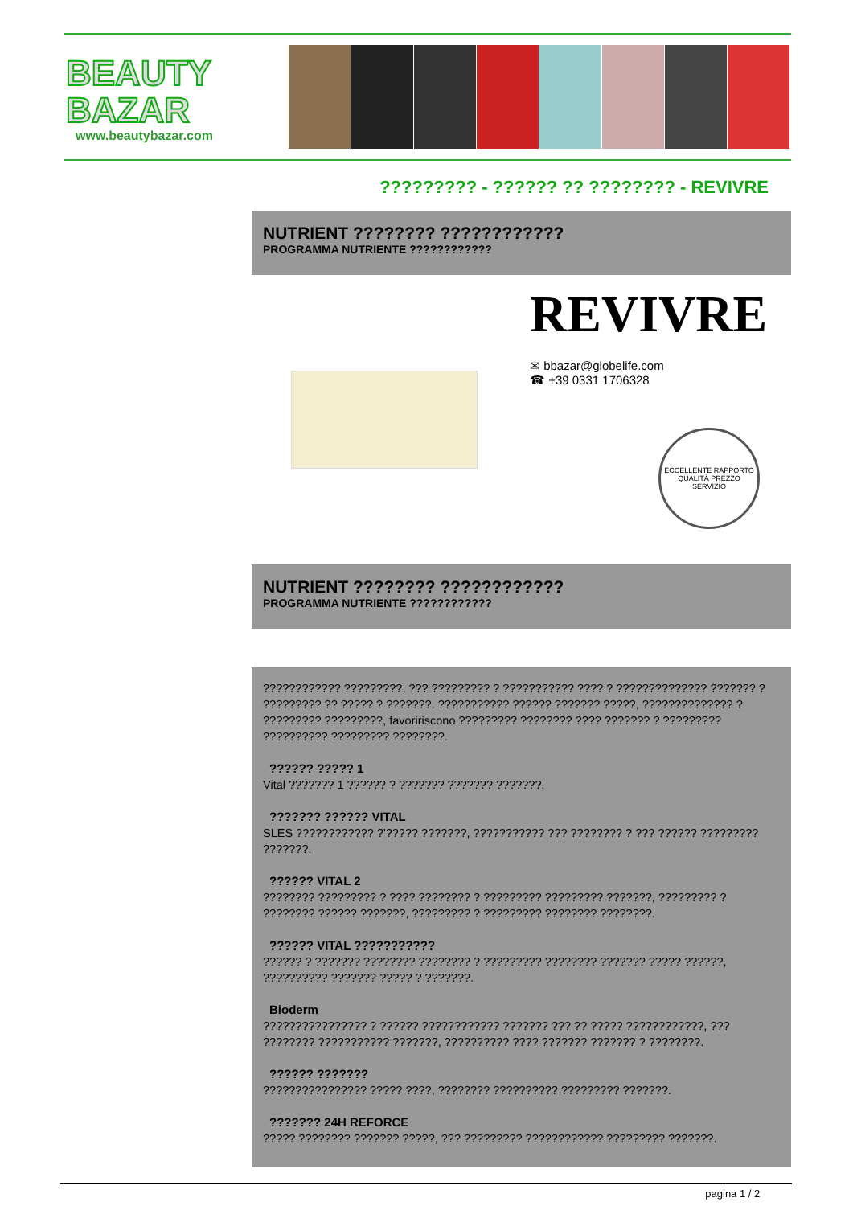BEAUTY
BAZAR
www.beautybazar.com
????????? - ?????? ?? ???????? - REVIVRE
NUTRIENT ???????? ????????????
PROGRAMMA NUTRIENTE ????????????
REVIVRE
✉ bbazar@globelife.com
☎ +39 0331 1706328
ECCELLENTE RAPPORTO QUALITÀ PREZZO SERVIZIO
NUTRIENT ???????? ????????????
PROGRAMMA NUTRIENTE ????????????
???????????? ?????????, ??? ????????? ? ??????????? ???? ? ?????????????? ??????? ? ????????? ?? ????? ? ???????. ??????????? ?????? ??????? ?????, ?????????????? ? ????????? ?????????, favoririscono ????????? ???????? ???? ??????? ? ????????? ?????????? ????????? ????????.
?????? ????? 1
Vital ??????? 1 ?????? ? ??????? ??????? ???????.
??????? ?????? VITAL
SLES ???????????? ?'????? ???????, ??????????? ??? ???????? ? ??? ?????? ????????? ???????.
?????? VITAL 2
???????? ????????? ? ???? ???????? ? ????????? ????????? ???????, ????????? ? ???????? ?????? ???????, ????????? ? ????????? ???????? ????????.
?????? VITAL ???????????
?????? ? ??????? ???????? ???????? ? ????????? ???????? ??????? ????? ??????, ?????????? ??????? ????? ? ???????.
Bioderm
???????????????? ? ?????? ???????????? ??????? ??? ?? ????? ????????????, ??? ???????? ??????????? ???????, ?????????? ???? ??????? ??????? ? ????????.
?????? ???????
???????????????? ????? ????, ???????? ?????????? ????????? ???????.
??????? 24H REFORCE
????? ???????? ??????? ?????, ??? ????????? ???????????? ????????? ???????.
pagina 1 / 2